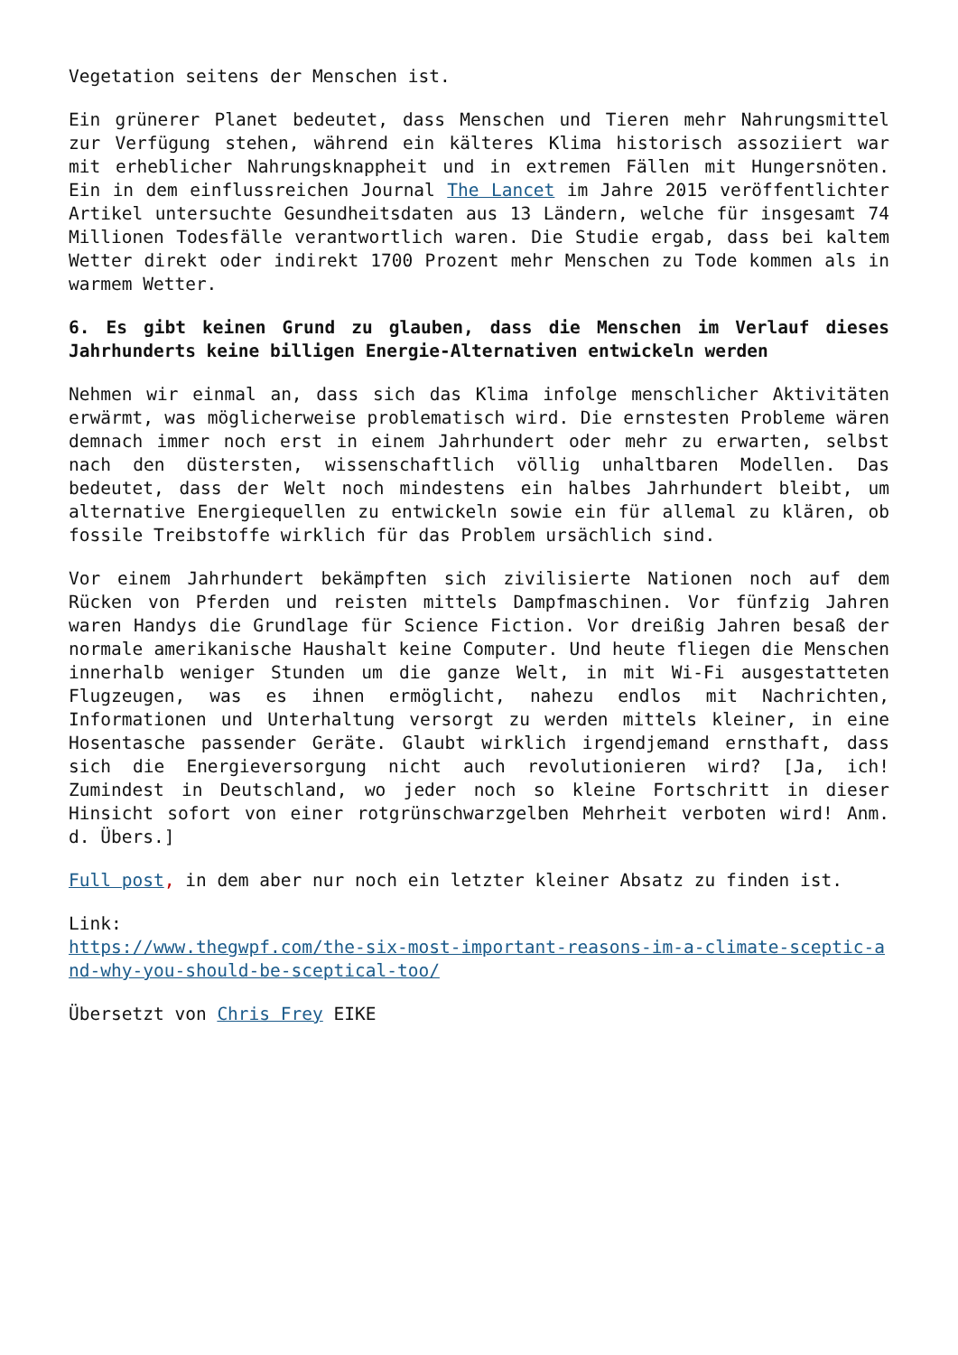Vegetation seitens der Menschen ist.
Ein grünerer Planet bedeutet, dass Menschen und Tieren mehr Nahrungsmittel zur Verfügung stehen, während ein kälteres Klima historisch assoziiert war mit erheblicher Nahrungsknappheit und in extremen Fällen mit Hungersnöten. Ein in dem einflussreichen Journal The Lancet im Jahre 2015 veröffentlichter Artikel untersuchte Gesundheitsdaten aus 13 Ländern, welche für insgesamt 74 Millionen Todesfälle verantwortlich waren. Die Studie ergab, dass bei kaltem Wetter direkt oder indirekt 1700 Prozent mehr Menschen zu Tode kommen als in warmem Wetter.
6. Es gibt keinen Grund zu glauben, dass die Menschen im Verlauf dieses Jahrhunderts keine billigen Energie-Alternativen entwickeln werden
Nehmen wir einmal an, dass sich das Klima infolge menschlicher Aktivitäten erwärmt, was möglicherweise problematisch wird. Die ernstesten Probleme wären demnach immer noch erst in einem Jahrhundert oder mehr zu erwarten, selbst nach den düstersten, wissenschaftlich völlig unhaltbaren Modellen. Das bedeutet, dass der Welt noch mindestens ein halbes Jahrhundert bleibt, um alternative Energiequellen zu entwickeln sowie ein für allemal zu klären, ob fossile Treibstoffe wirklich für das Problem ursächlich sind.
Vor einem Jahrhundert bekämpften sich zivilisierte Nationen noch auf dem Rücken von Pferden und reisten mittels Dampfmaschinen. Vor fünfzig Jahren waren Handys die Grundlage für Science Fiction. Vor dreißig Jahren besaß der normale amerikanische Haushalt keine Computer. Und heute fliegen die Menschen innerhalb weniger Stunden um die ganze Welt, in mit Wi-Fi ausgestatteten Flugzeugen, was es ihnen ermöglicht, nahezu endlos mit Nachrichten, Informationen und Unterhaltung versorgt zu werden mittels kleiner, in eine Hosentasche passender Geräte. Glaubt wirklich irgendjemand ernsthaft, dass sich die Energieversorgung nicht auch revolutionieren wird? [Ja, ich! Zumindest in Deutschland, wo jeder noch so kleine Fortschritt in dieser Hinsicht sofort von einer rotgrünschwarzgelben Mehrheit verboten wird! Anm. d. Übers.]
Full post, in dem aber nur noch ein letzter kleiner Absatz zu finden ist.
Link:
https://www.thegwpf.com/the-six-most-important-reasons-im-a-climate-sceptic-a nd-why-you-should-be-sceptical-too/
Übersetzt von Chris Frey EIKE